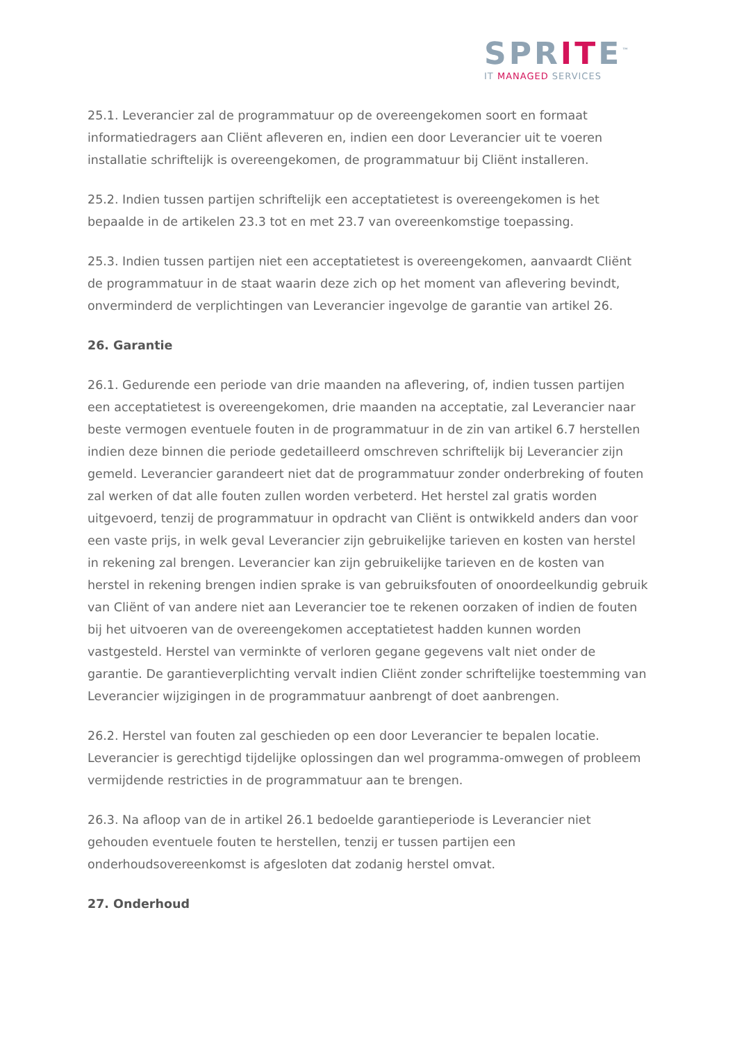SPRITE<sup>™</sup>
IT MANAGED SERVICES
25.1. Leverancier zal de programmatuur op de overeengekomen soort en formaat informatiedragers aan Cliënt afleveren en, indien een door Leverancier uit te voeren installatie schriftelijk is overeengekomen, de programmatuur bij Cliënt installeren.
25.2. Indien tussen partijen schriftelijk een acceptatietest is overeengekomen is het bepaalde in de artikelen 23.3 tot en met 23.7 van overeenkomstige toepassing.
25.3. Indien tussen partijen niet een acceptatietest is overeengekomen, aanvaardt Cliënt de programmatuur in de staat waarin deze zich op het moment van aflevering bevindt, onverminderd de verplichtingen van Leverancier ingevolge de garantie van artikel 26.
26. Garantie
26.1. Gedurende een periode van drie maanden na aflevering, of, indien tussen partijen een acceptatietest is overeengekomen, drie maanden na acceptatie, zal Leverancier naar beste vermogen eventuele fouten in de programmatuur in de zin van artikel 6.7 herstellen indien deze binnen die periode gedetailleerd omschreven schriftelijk bij Leverancier zijn gemeld. Leverancier garandeert niet dat de programmatuur zonder onderbreking of fouten zal werken of dat alle fouten zullen worden verbeterd. Het herstel zal gratis worden uitgevoerd, tenzij de programmatuur in opdracht van Cliënt is ontwikkeld anders dan voor een vaste prijs, in welk geval Leverancier zijn gebruikelijke tarieven en kosten van herstel in rekening zal brengen. Leverancier kan zijn gebruikelijke tarieven en de kosten van herstel in rekening brengen indien sprake is van gebruiksfouten of onoordeelkundig gebruik van Cliënt of van andere niet aan Leverancier toe te rekenen oorzaken of indien de fouten bij het uitvoeren van de overeengekomen acceptatietest hadden kunnen worden vastgesteld. Herstel van verminkte of verloren gegane gegevens valt niet onder de garantie. De garantieverplichting vervalt indien Cliënt zonder schriftelijke toestemming van Leverancier wijzigingen in de programmatuur aanbrengt of doet aanbrengen.
26.2. Herstel van fouten zal geschieden op een door Leverancier te bepalen locatie. Leverancier is gerechtigd tijdelijke oplossingen dan wel programma-omwegen of probleem vermijdende restricties in de programmatuur aan te brengen.
26.3. Na afloop van de in artikel 26.1 bedoelde garantieperiode is Leverancier niet gehouden eventuele fouten te herstellen, tenzij er tussen partijen een onderhoudsovereenkomst is afgesloten dat zodanig herstel omvat.
27. Onderhoud